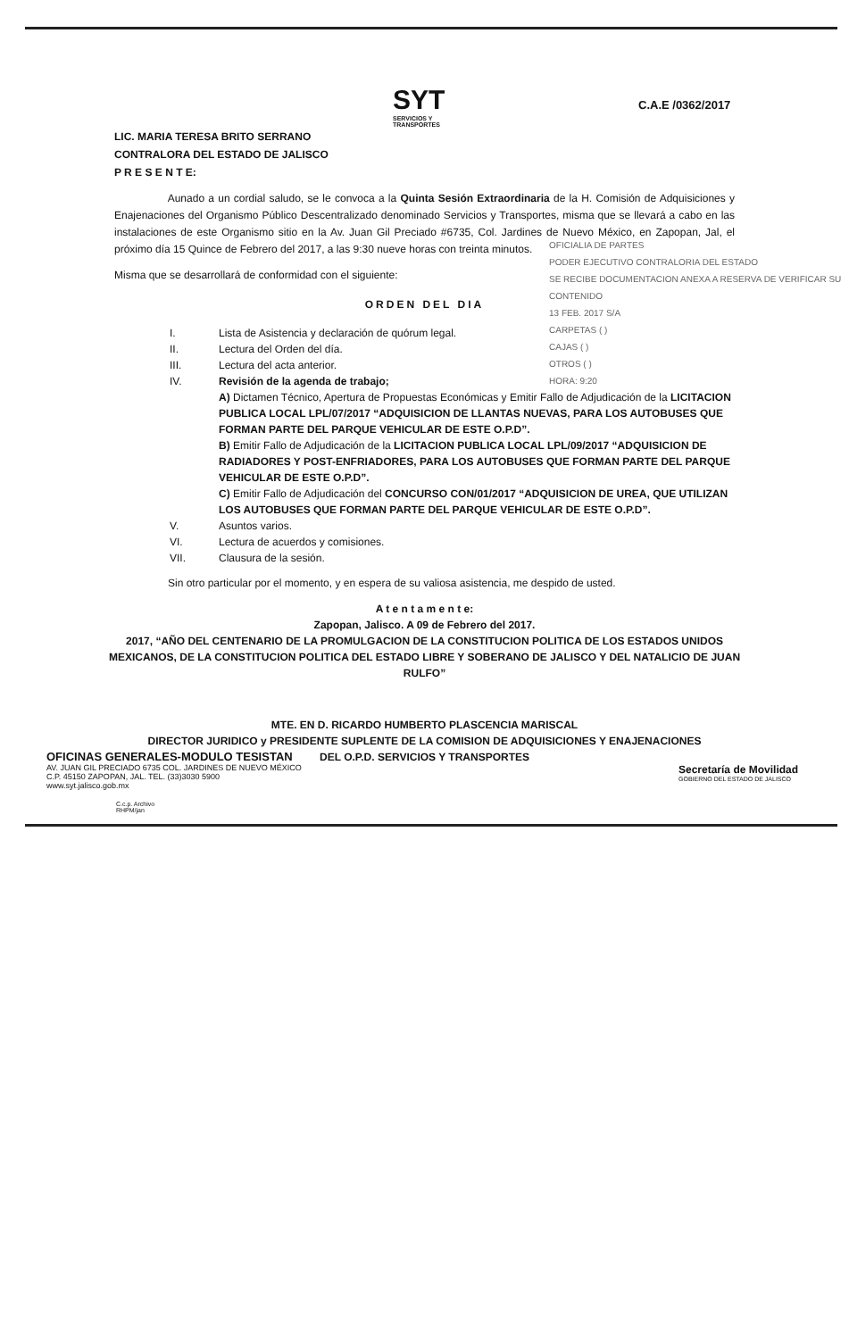SYT
SERVICIOS Y TRANSPORTES
C.A.E /0362/2017
LIC. MARIA TERESA BRITO SERRANO
CONTRALORA DEL ESTADO DE JALISCO
P R E S E N T E:
Aunado a un cordial saludo, se le convoca a la Quinta Sesión Extraordinaria de la H. Comisión de Adquisiciones y Enajenaciones del Organismo Público Descentralizado denominado Servicios y Transportes, misma que se llevará a cabo en las instalaciones de este Organismo sitio en la Av. Juan Gil Preciado #6735, Col. Jardines de Nuevo México, en Zapopan, Jal, el próximo día 15 Quince de Febrero del 2017, a las 9:30 nueve horas con treinta minutos.
OFICIALIA DE PARTES
PODER EJECUTIVO CONTRALORIA DEL ESTADO
SE RECIBE DOCUMENTACION ANEXA A RESERVA DE VERIFICAR SU CONTENIDO
13 FEB. 2017 S/A
CARPETAS ( )
CAJAS ( )
OTROS ( )
HORA: 9:20
Misma que se desarrollará de conformidad con el siguiente:
ORDEN DEL DIA
I. Lista de Asistencia y declaración de quórum legal.
II. Lectura del Orden del día.
III. Lectura del acta anterior.
IV. Revisión de la agenda de trabajo;
A) Dictamen Técnico, Apertura de Propuestas Económicas y Emitir Fallo de Adjudicación de la LICITACION PUBLICA LOCAL LPL/07/2017 “ADQUISICION DE LLANTAS NUEVAS, PARA LOS AUTOBUSES QUE FORMAN PARTE DEL PARQUE VEHICULAR DE ESTE O.P.D”.
B) Emitir Fallo de Adjudicación de la LICITACION PUBLICA LOCAL LPL/09/2017 “ADQUISICION DE RADIADORES Y POST-ENFRIADORES, PARA LOS AUTOBUSES QUE FORMAN PARTE DEL PARQUE VEHICULAR DE ESTE O.P.D”.
C) Emitir Fallo de Adjudicación del CONCURSO CON/01/2017 “ADQUISICION DE UREA, QUE UTILIZAN LOS AUTOBUSES QUE FORMAN PARTE DEL PARQUE VEHICULAR DE ESTE O.P.D”.
V. Asuntos varios.
VI. Lectura de acuerdos y comisiones.
VII. Clausura de la sesión.
Sin otro particular por el momento, y en espera de su valiosa asistencia, me despido de usted.
A t e n t a m e n t e:
Zapopan, Jalisco. A 09 de Febrero del 2017.
2017, “AÑO DEL CENTENARIO DE LA PROMULGACION DE LA CONSTITUCION POLITICA DE LOS ESTADOS UNIDOS MEXICANOS, DE LA CONSTITUCION POLITICA DEL ESTADO LIBRE Y SOBERANO DE JALISCO Y DEL NATALICIO DE JUAN RULFO”
MTE. EN D. RICARDO HUMBERTO PLASCENCIA MARISCAL
DIRECTOR JURIDICO y PRESIDENTE SUPLENTE DE LA COMISION DE ADQUISICIONES Y ENAJENACIONES
DEL O.P.D. SERVICIOS Y TRANSPORTES
C.c.p. Archivo
RHPM/jan
OFICINAS GENERALES-MODULO TESISTAN
AV. JUAN GIL PRECIADO 6735 COL. JARDINES DE NUEVO MÉXICO
C.P. 45150 ZAPOPAN, JAL. TEL. (33)3030 5900
www.syt.jalisco.gob.mx
Secretaría de Movilidad
GOBIERNO DEL ESTADO DE JALISCO